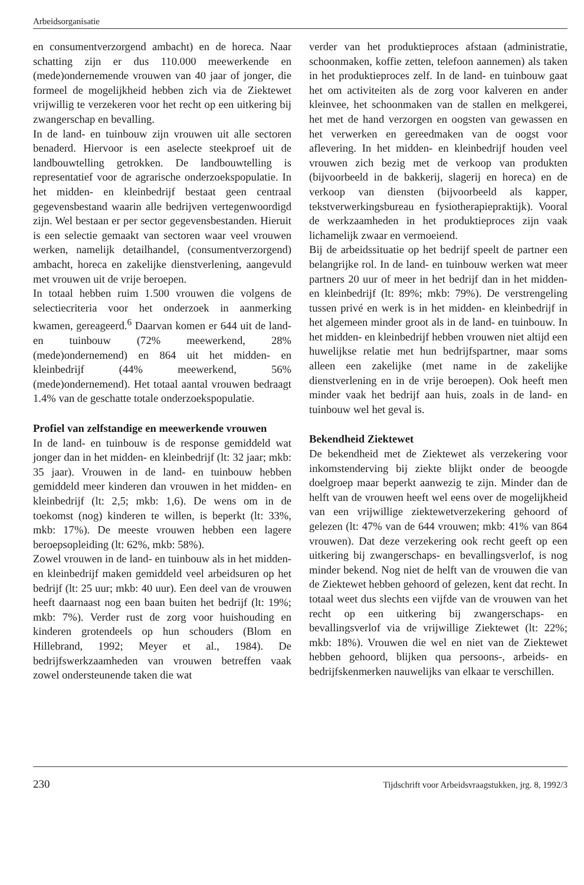Arbeidsorganisatie
en consumentverzorgend ambacht) en de horeca. Naar schatting zijn er dus 110.000 meewerkende en (mede)ondernemende vrouwen van 40 jaar of jonger, die formeel de mogelijkheid hebben zich via de Ziektewet vrijwillig te verzekeren voor het recht op een uitkering bij zwangerschap en bevalling.
In de land- en tuinbouw zijn vrouwen uit alle sectoren benaderd. Hiervoor is een aselecte steekproef uit de landbouwtelling getrokken. De landbouwtelling is representatief voor de agrarische onderzoekspopulatie. In het midden- en kleinbedrijf bestaat geen centraal gegevensbestand waarin alle bedrijven vertegenwoordigd zijn. Wel bestaan er per sector gegevensbestanden. Hieruit is een selectie gemaakt van sectoren waar veel vrouwen werken, namelijk detailhandel, (consumentverzorgend) ambacht, horeca en zakelijke dienstverlening, aangevuld met vrouwen uit de vrije beroepen.
In totaal hebben ruim 1.500 vrouwen die volgens de selectiecriteria voor het onderzoek in aanmerking kwamen, gereageerd.<sup>6</sup> Daarvan komen er 644 uit de land- en tuinbouw (72% meewerkend, 28% (mede)ondernemend) en 864 uit het midden- en kleinbedrijf (44% meewerkend, 56% (mede)ondernemend). Het totaal aantal vrouwen bedraagt 1.4% van de geschatte totale onderzoekspopulatie.
Profiel van zelfstandige en meewerkende vrouwen
In de land- en tuinbouw is de response gemiddeld wat jonger dan in het midden- en kleinbedrijf (lt: 32 jaar; mkb: 35 jaar). Vrouwen in de land- en tuinbouw hebben gemiddeld meer kinderen dan vrouwen in het midden- en kleinbedrijf (lt: 2,5; mkb: 1,6). De wens om in de toekomst (nog) kinderen te willen, is beperkt (lt: 33%, mkb: 17%). De meeste vrouwen hebben een lagere beroepsopleiding (lt: 62%, mkb: 58%).
Zowel vrouwen in de land- en tuinbouw als in het midden- en kleinbedrijf maken gemiddeld veel arbeidsuren op het bedrijf (lt: 25 uur; mkb: 40 uur). Een deel van de vrouwen heeft daarnaast nog een baan buiten het bedrijf (lt: 19%; mkb: 7%). Verder rust de zorg voor huishouding en kinderen grotendeels op hun schouders (Blom en Hillebrand, 1992; Meyer et al., 1984). De bedrijfswerkzaamheden van vrouwen betreffen vaak zowel ondersteunende taken die wat
verder van het produktieproces afstaan (administratie, schoonmaken, koffie zetten, telefoon aannemen) als taken in het produktieproces zelf. In de land- en tuinbouw gaat het om activiteiten als de zorg voor kalveren en ander kleinvee, het schoonmaken van de stallen en melkgerei, het met de hand verzorgen en oogsten van gewassen en het verwerken en gereedmaken van de oogst voor aflevering. In het midden- en kleinbedrijf houden veel vrouwen zich bezig met de verkoop van produkten (bijvoorbeeld in de bakkerij, slagerij en horeca) en de verkoop van diensten (bijvoorbeeld als kapper, tekstverwerkingsbureau en fysiotherapiepraktijk). Vooral de werkzaamheden in het produktieproces zijn vaak lichamelijk zwaar en vermoeiend.
Bij de arbeidssituatie op het bedrijf speelt de partner een belangrijke rol. In de land- en tuinbouw werken wat meer partners 20 uur of meer in het bedrijf dan in het midden- en kleinbedrijf (lt: 89%; mkb: 79%). De verstrengeling tussen privé en werk is in het midden- en kleinbedrijf in het algemeen minder groot als in de land- en tuinbouw. In het midden- en kleinbedrijf hebben vrouwen niet altijd een huwelijkse relatie met hun bedrijfspartner, maar soms alleen een zakelijke (met name in de zakelijke dienstverlening en in de vrije beroepen). Ook heeft men minder vaak het bedrijf aan huis, zoals in de land- en tuinbouw wel het geval is.
Bekendheid Ziektewet
De bekendheid met de Ziektewet als verzekering voor inkomstenderving bij ziekte blijkt onder de beoogde doelgroep maar beperkt aanwezig te zijn. Minder dan de helft van de vrouwen heeft wel eens over de mogelijkheid van een vrijwillige ziektewetverzekering gehoord of gelezen (lt: 47% van de 644 vrouwen; mkb: 41% van 864 vrouwen). Dat deze verzekering ook recht geeft op een uitkering bij zwangerschaps- en bevallingsverlof, is nog minder bekend. Nog niet de helft van de vrouwen die van de Ziektewet hebben gehoord of gelezen, kent dat recht. In totaal weet dus slechts een vijfde van de vrouwen van het recht op een uitkering bij zwangerschaps- en bevallingsverlof via de vrijwillige Ziektewet (lt: 22%; mkb: 18%). Vrouwen die wel en niet van de Ziektewet hebben gehoord, blijken qua persoons-, arbeids- en bedrijfskenmerken nauwelijks van elkaar te verschillen.
230 Tijdschrift voor Arbeidsvraagstukken, jrg. 8, 1992/3